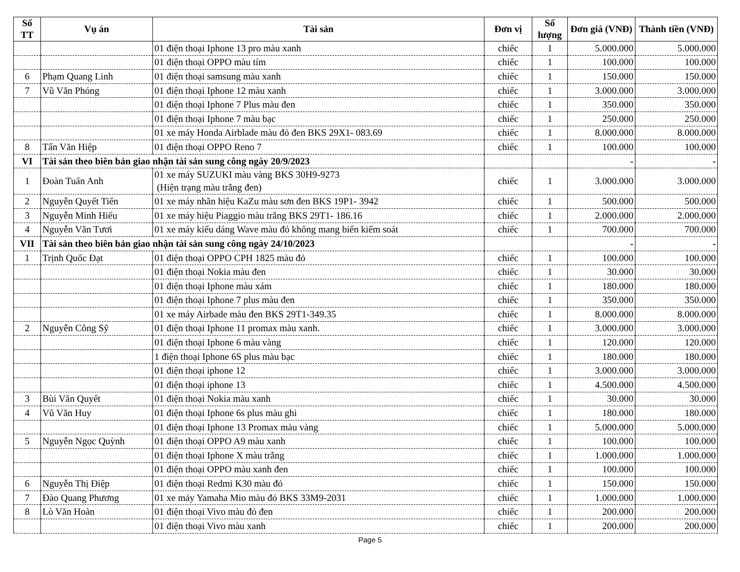| Số TT | Vụ án | Tài sản | Đơn vị | Số lượng | Đơn giá (VNĐ) | Thành tiền (VNĐ) |
| --- | --- | --- | --- | --- | --- | --- |
| | | 01 điện thoại Iphone 13 pro màu xanh | chiếc | 1 | 5.000.000 | 5.000.000 |
| | | 01 điện thoại OPPO màu tím | chiếc | 1 | 100.000 | 100.000 |
| 6 | Phạm Quang Linh | 01 điện thoại samsung màu xanh | chiếc | 1 | 150.000 | 150.000 |
| 7 | Vũ Văn Phóng | 01 điện thoại Iphone 12 màu xanh | chiếc | 1 | 3.000.000 | 3.000.000 |
| | | 01 điện thoại Iphone 7 Plus màu đen | chiếc | 1 | 350.000 | 350.000 |
| | | 01 điện thoại Iphone 7 màu bạc | chiếc | 1 | 250.000 | 250.000 |
| | | 01 xe máy Honda Airblade màu đỏ đen BKS 29X1- 083.69 | chiếc | 1 | 8.000.000 | 8.000.000 |
| 8 | Tẩn Văn Hiệp | 01 điện thoại OPPO Reno 7 | chiếc | 1 | 100.000 | 100.000 |
| VI | Tài sản theo biên bản giao nhận tài sản sung công ngày 20/9/2023 | | | | - | - |
| 1 | Đoàn Tuấn Anh | 01 xe máy SUZUKI màu vàng BKS 30H9-9273 (Hiện trạng màu trắng đen) | chiếc | 1 | 3.000.000 | 3.000.000 |
| 2 | Nguyễn Quyết Tiến | 01 xe máy nhãn hiệu KaZu màu sơn đen BKS 19P1- 3942 | chiếc | 1 | 500.000 | 500.000 |
| 3 | Nguyễn Minh Hiếu | 01 xe máy hiệu Piaggio màu trắng BKS 29T1- 186.16 | chiếc | 1 | 2.000.000 | 2.000.000 |
| 4 | Nguyễn Văn Tươi | 01 xe máy kiểu dáng Wave màu đỏ không mang biển kiểm soát | chiếc | 1 | 700.000 | 700.000 |
| VII | Tài sản theo biên bản giao nhận tài sản sung công ngày 24/10/2023 | | | | - | - |
| 1 | Trịnh Quốc Đạt | 01 điện thoại OPPO CPH 1825 màu đỏ | chiếc | 1 | 100.000 | 100.000 |
| | | 01 điện thoại Nokia màu đen | chiếc | 1 | 30.000 | 30.000 |
| | | 01 điện thoại Iphone màu xám | chiếc | 1 | 180.000 | 180.000 |
| | | 01 điện thoại Iphone 7 plus màu đen | chiếc | 1 | 350.000 | 350.000 |
| | | 01 xe máy Airbade màu đen BKS 29T1-349.35 | chiếc | 1 | 8.000.000 | 8.000.000 |
| 2 | Nguyễn Công Sỹ | 01 điện thoại Iphone 11 promax màu xanh. | chiếc | 1 | 3.000.000 | 3.000.000 |
| | | 01 điện thoại Iphone 6 màu vàng | chiếc | 1 | 120.000 | 120.000 |
| | | 1 điện thoại Iphone 6S plus màu bạc | chiếc | 1 | 180.000 | 180.000 |
| | | 01 điện thoại iphone 12 | chiếc | 1 | 3.000.000 | 3.000.000 |
| | | 01 điện thoại iphone 13 | chiếc | 1 | 4.500.000 | 4.500.000 |
| 3 | Bùi Văn Quyết | 01 điện thoại Nokia màu xanh | chiếc | 1 | 30.000 | 30.000 |
| 4 | Vũ Văn Huy | 01 điện thoại Iphone 6s plus màu ghi | chiếc | 1 | 180.000 | 180.000 |
| | | 01 điện thoại Iphone 13 Promax màu vàng | chiếc | 1 | 5.000.000 | 5.000.000 |
| 5 | Nguyễn Ngọc Quỳnh | 01 điện thoại OPPO A9 màu xanh | chiếc | 1 | 100.000 | 100.000 |
| | | 01 điện thoại Iphone X màu trắng | chiếc | 1 | 1.000.000 | 1.000.000 |
| | | 01 điện thoại OPPO màu xanh đen | chiếc | 1 | 100.000 | 100.000 |
| 6 | Nguyễn Thị Điệp | 01 điện thoại Redmi K30 màu đỏ | chiếc | 1 | 150.000 | 150.000 |
| 7 | Đào Quang Phương | 01 xe máy Yamaha Mio màu đỏ BKS 33M9-2031 | chiếc | 1 | 1.000.000 | 1.000.000 |
| 8 | Lò Văn Hoàn | 01 điện thoại Vivo màu đỏ đen | chiếc | 1 | 200.000 | 200.000 |
| | | 01 điện thoại Vivo màu xanh | chiếc | 1 | 200.000 | 200.000 |
Page 5